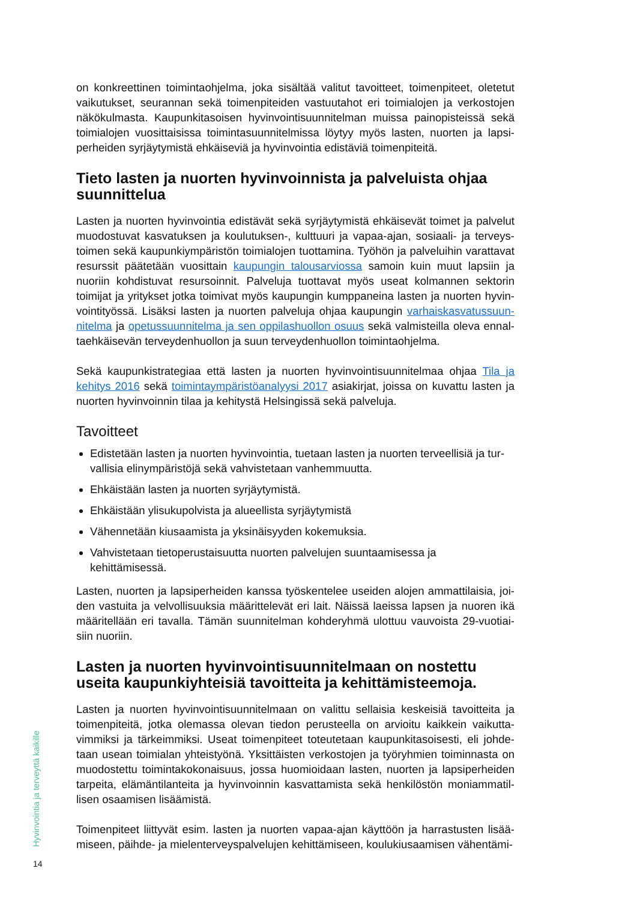on konkreettinen toimintaohjelma, joka sisältää valitut tavoitteet, toimenpiteet, oletetut vaikutukset, seurannan sekä toimenpiteiden vastuutahot eri toimialojen ja verkostojen näkökulmasta. Kaupunkitasoisen hyvinvointisuunnitelman muissa painopisteissä sekä toimialojen vuosittaisissa toimintasuunnitelmissa löytyy myös lasten, nuorten ja lapsi­perheiden syrjäytymistä ehkäiseviä ja hyvinvointia edistäviä toimenpiteitä.
Tieto lasten ja nuorten hyvinvoinnista ja palveluista ohjaa suunnittelua
Lasten ja nuorten hyvinvointia edistävät sekä syrjäytymistä ehkäisevät toimet ja palvelut muodostuvat kasvatuksen ja koulutuksen-, kulttuuri ja vapaa-ajan, sosiaali- ja terveys­toimen sekä kaupunkiympäristön toimialojen tuottamina. Työhön ja palveluihin varatta­vat resurssit päätetään vuosittain kaupungin talousarviossa samoin kuin muut lapsiin ja nuoriin kohdistuvat resursoinnit. Palveluja tuottavat myös useat kolmannen sektorin toimijat ja yritykset jotka toimivat myös kaupungin kumppaneina lasten ja nuorten hyvin­vointityössä. Lisäksi lasten ja nuorten palveluja ohjaa kaupungin varhaiskasvatussuun­nitelma ja opetussuunnitelma ja sen oppilashuollon osuus sekä valmisteilla oleva ennal­taehkäisevän terveydenhuollon ja suun terveydenhuollon toimintaohjelma.
Sekä kaupunkistrategiaa että lasten ja nuorten hyvinvointisuunnitelmaa ohjaa Tila ja kehitys 2016 sekä toimintaympäristöanalyysi 2017 asiakirjat, joissa on kuvattu lasten ja nuorten hyvinvoinnin tilaa ja kehitystä Helsingissä sekä palveluja.
Tavoitteet
Edistetään lasten ja nuorten hyvinvointia, tuetaan lasten ja nuorten terveellisiä ja tur­vallisia elinympäristöjä sekä vahvistetaan vanhemmuutta.
Ehkäistään lasten ja nuorten syrjäytymistä.
Ehkäistään ylisukupolvista ja alueellista syrjäytymistä
Vähennetään kiusaamista ja yksinäisyyden kokemuksia.
Vahvistetaan tietoperustaisuutta nuorten palvelujen suuntaamisessa ja kehittämisessä.
Lasten, nuorten ja lapsiperheiden kanssa työskentelee useiden alojen ammattilaisia, joi­den vastuita ja velvollisuuksia määrittelevät eri lait. Näissä laeissa lapsen ja nuoren ikä määritellään eri tavalla. Tämän suunnitelman kohderyhmä ulottuu vauvoista 29-vuotiai­siin nuoriin.
Lasten ja nuorten hyvinvointisuunnitelmaan on nostettu useita kaupunkiyhteisiä tavoitteita ja kehittämisteemoja.
Lasten ja nuorten hyvinvointisuunnitelmaan on valittu sellaisia keskeisiä tavoitteita ja toimenpiteitä, jotka olemassa olevan tiedon perusteella on arvioitu kaikkein vaikutta­vimmiksi ja tärkeimmiksi. Useat toimenpiteet toteutetaan kaupunkitasoisesti, eli johde­taan usean toimialan yhteistyönä. Yksittäisten verkostojen ja työryhmien toiminnasta on muodostettu toimintakokonaisuus, jossa huomioidaan lasten, nuorten ja lapsiperheiden tarpeita, elämäntilanteita ja hyvinvoinnin kasvattamista sekä henkilöstön moniammatil­lisen osaamisen lisäämistä.
Toimenpiteet liittyvät esim. lasten ja nuorten vapaa-ajan käyttöön ja harrastusten lisää­miseen, päihde- ja mielenterveyspalvelujen kehittämiseen, koulukiusaamisen vähentämi-
Hyvinvointia ja terveyttä kaikille
14